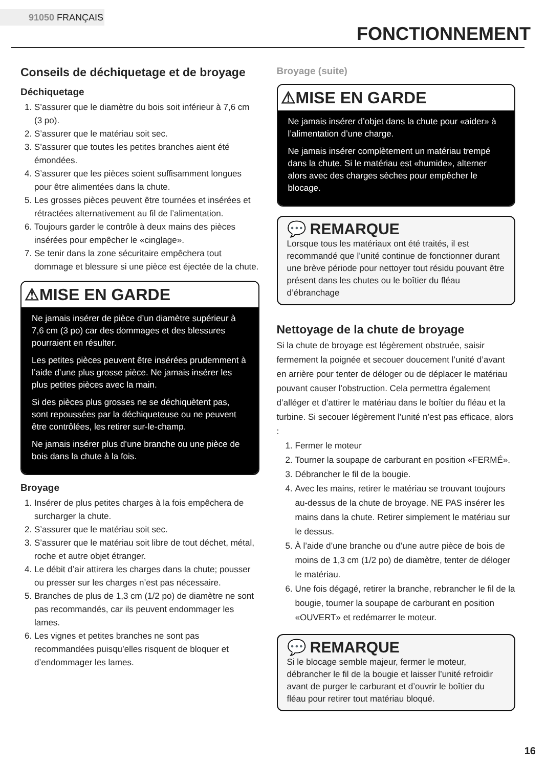91050 FRANÇAIS
FONCTIONNEMENT
Conseils de déchiquetage et de broyage
Déchiquetage
1. S’assurer que le diamètre du bois soit inférieur à 7,6 cm (3 po).
2. S’assurer que le matériau soit sec.
3. S’assurer que toutes les petites branches aient été émondées.
4. S’assurer que les pièces soient suffisamment longues pour être alimentées dans la chute.
5. Les grosses pièces peuvent être tournées et insérées et rétractées alternativement au fil de l’alimentation.
6. Toujours garder le contrôle à deux mains des pièces insérées pour empêcher le «cinglage».
7. Se tenir dans la zone sécuritaire empêchera tout dommage et blessure si une pièce est éjectée de la chute.
⚠MISE EN GARDE
Ne jamais insérer de pièce d’un diamètre supérieur à 7,6 cm (3 po) car des dommages et des blessures pourraient en résulter.
Les petites pièces peuvent être insérées prudemment à l’aide d’une plus grosse pièce. Ne jamais insérer les plus petites pièces avec la main.
Si des pièces plus grosses ne se déchiquètent pas, sont repoussées par la déchiqueteuse ou ne peuvent être contrôlées, les retirer sur-le-champ.
Ne jamais insérer plus d’une branche ou une pièce de bois dans la chute à la fois.
Broyage
1. Insérer de plus petites charges à la fois empêchera de surcharger la chute.
2. S’assurer que le matériau soit sec.
3. S’assurer que le matériau soit libre de tout déchet, métal, roche et autre objet étranger.
4. Le débit d’air attirera les charges dans la chute; pousser ou presser sur les charges n’est pas nécessaire.
5. Branches de plus de 1,3 cm (1/2 po) de diamètre ne sont pas recommandés, car ils peuvent endommager les lames.
6. Les vignes et petites branches ne sont pas recommandées puisqu’elles risquent de bloquer et d’endommager les lames.
Broyage (suite)
⚠MISE EN GARDE
Ne jamais insérer d’objet dans la chute pour «aider» à l’alimentation d’une charge.
Ne jamais insérer complètement un matériau trempé dans la chute. Si le matériau est «humide», alterner alors avec des charges sèches pour empêcher le blocage.
💬 REMARQUE
Lorsque tous les matériaux ont été traités, il est recommandé que l’unité continue de fonctionner durant une brève période pour nettoyer tout résidu pouvant être présent dans les chutes ou le boîtier du fléau d’ébranchage
Nettoyage de la chute de broyage
Si la chute de broyage est légèrement obstruée, saisir fermement la poignée et secouer doucement l’unité d’avant en arrière pour tenter de déloger ou de déplacer le matériau pouvant causer l’obstruction. Cela permettra également d’alléger et d’attirer le matériau dans le boîtier du fléau et la turbine. Si secouer légèrement l’unité n’est pas efficace, alors :
1. Fermer le moteur
2. Tourner la soupape de carburant en position «FERMÉ».
3. Débrancher le fil de la bougie.
4. Avec les mains, retirer le matériau se trouvant toujours au-dessus de la chute de broyage. NE PAS insérer les mains dans la chute. Retirer simplement le matériau sur le dessus.
5. À l’aide d’une branche ou d’une autre pièce de bois de moins de 1,3 cm (1/2 po) de diamètre, tenter de déloger le matériau.
6. Une fois dégagé, retirer la branche, rebrancher le fil de la bougie, tourner la soupape de carburant en position «OUVERT» et redémarrer le moteur.
💬 REMARQUE
Si le blocage semble majeur, fermer le moteur, débrancher le fil de la bougie et laisser l’unité refroidir avant de purger le carburant et d’ouvrir le boîtier du fléau pour retirer tout matériau bloqué.
16